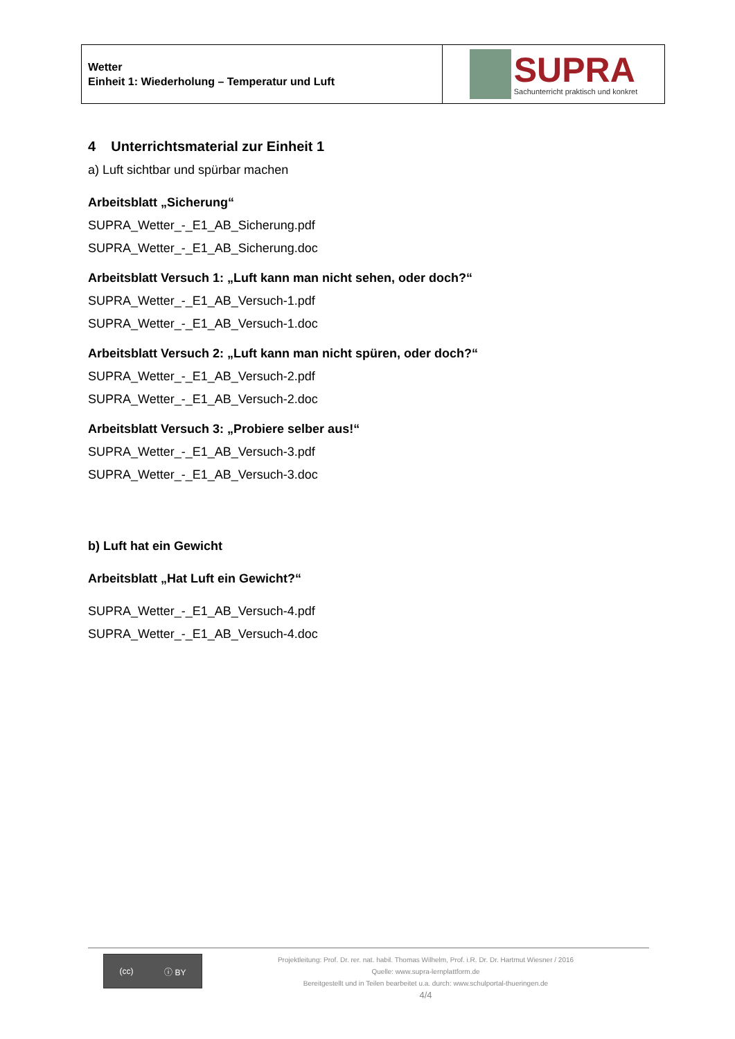| Wetter Einheit 1: Wiederholung – Temperatur und Luft | SUPRA Sachunterricht praktisch und konkret |
4 Unterrichtsmaterial zur Einheit 1
a) Luft sichtbar und spürbar machen
Arbeitsblatt „Sicherung“
SUPRA_Wetter_-_E1_AB_Sicherung.pdf
SUPRA_Wetter_-_E1_AB_Sicherung.doc
Arbeitsblatt Versuch 1: „Luft kann man nicht sehen, oder doch?“
SUPRA_Wetter_-_E1_AB_Versuch-1.pdf
SUPRA_Wetter_-_E1_AB_Versuch-1.doc
Arbeitsblatt Versuch 2: „Luft kann man nicht spüren, oder doch?“
SUPRA_Wetter_-_E1_AB_Versuch-2.pdf
SUPRA_Wetter_-_E1_AB_Versuch-2.doc
Arbeitsblatt Versuch 3: „Probiere selber aus!“
SUPRA_Wetter_-_E1_AB_Versuch-3.pdf
SUPRA_Wetter_-_E1_AB_Versuch-3.doc
b) Luft hat ein Gewicht
Arbeitsblatt „Hat Luft ein Gewicht?“
SUPRA_Wetter_-_E1_AB_Versuch-4.pdf
SUPRA_Wetter_-_E1_AB_Versuch-4.doc
(cc) ⓘ BY
Projektleitung: Prof. Dr. rer. nat. habil. Thomas Wilhelm, Prof. i.R. Dr. Dr. Hartmut Wiesner / 2016
Quelle: www.supra-lernplattform.de
Bereitgestellt und in Teilen bearbeitet u.a. durch: www.schulportal-thueringen.de
4/4